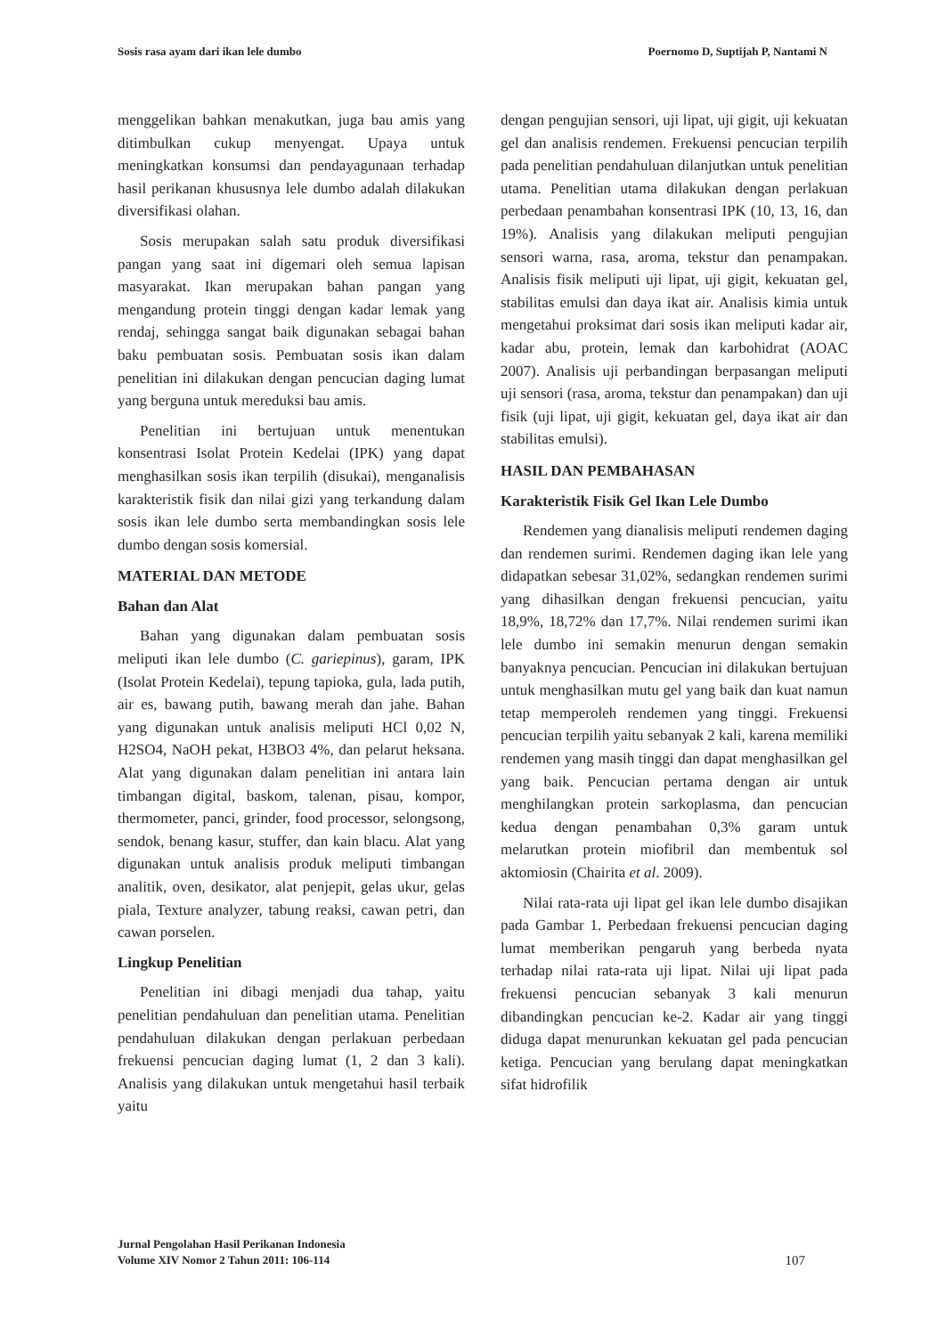Sosis rasa ayam dari ikan lele dumbo Poernomo D, Suptijah P, Nantami N
menggelikan bahkan menakutkan, juga bau amis yang ditimbulkan cukup menyengat. Upaya untuk meningkatkan konsumsi dan pendayagunaan terhadap hasil perikanan khususnya lele dumbo adalah dilakukan diversifikasi olahan.
Sosis merupakan salah satu produk diversifikasi pangan yang saat ini digemari oleh semua lapisan masyarakat. Ikan merupakan bahan pangan yang mengandung protein tinggi dengan kadar lemak yang rendaj, sehingga sangat baik digunakan sebagai bahan baku pembuatan sosis. Pembuatan sosis ikan dalam penelitian ini dilakukan dengan pencucian daging lumat yang berguna untuk mereduksi bau amis.
Penelitian ini bertujuan untuk menentukan konsentrasi Isolat Protein Kedelai (IPK) yang dapat menghasilkan sosis ikan terpilih (disukai), menganalisis karakteristik fisik dan nilai gizi yang terkandung dalam sosis ikan lele dumbo serta membandingkan sosis lele dumbo dengan sosis komersial.
MATERIAL DAN METODE
Bahan dan Alat
Bahan yang digunakan dalam pembuatan sosis meliputi ikan lele dumbo (C. gariepinus), garam, IPK (Isolat Protein Kedelai), tepung tapioka, gula, lada putih, air es, bawang putih, bawang merah dan jahe. Bahan yang digunakan untuk analisis meliputi HCl 0,02 N, H2SO4, NaOH pekat, H3BO3 4%, dan pelarut heksana. Alat yang digunakan dalam penelitian ini antara lain timbangan digital, baskom, talenan, pisau, kompor, thermometer, panci, grinder, food processor, selongsong, sendok, benang kasur, stuffer, dan kain blacu. Alat yang digunakan untuk analisis produk meliputi timbangan analitik, oven, desikator, alat penjepit, gelas ukur, gelas piala, Texture analyzer, tabung reaksi, cawan petri, dan cawan porselen.
Lingkup Penelitian
Penelitian ini dibagi menjadi dua tahap, yaitu penelitian pendahuluan dan penelitian utama. Penelitian pendahuluan dilakukan dengan perlakuan perbedaan frekuensi pencucian daging lumat (1, 2 dan 3 kali). Analisis yang dilakukan untuk mengetahui hasil terbaik yaitu
dengan pengujian sensori, uji lipat, uji gigit, uji kekuatan gel dan analisis rendemen. Frekuensi pencucian terpilih pada penelitian pendahuluan dilanjutkan untuk penelitian utama. Penelitian utama dilakukan dengan perlakuan perbedaan penambahan konsentrasi IPK (10, 13, 16, dan 19%). Analisis yang dilakukan meliputi pengujian sensori warna, rasa, aroma, tekstur dan penampakan. Analisis fisik meliputi uji lipat, uji gigit, kekuatan gel, stabilitas emulsi dan daya ikat air. Analisis kimia untuk mengetahui proksimat dari sosis ikan meliputi kadar air, kadar abu, protein, lemak dan karbohidrat (AOAC 2007). Analisis uji perbandingan berpasangan meliputi uji sensori (rasa, aroma, tekstur dan penampakan) dan uji fisik (uji lipat, uji gigit, kekuatan gel, daya ikat air dan stabilitas emulsi).
HASIL DAN PEMBAHASAN
Karakteristik Fisik Gel Ikan Lele Dumbo
Rendemen yang dianalisis meliputi rendemen daging dan rendemen surimi. Rendemen daging ikan lele yang didapatkan sebesar 31,02%, sedangkan rendemen surimi yang dihasilkan dengan frekuensi pencucian, yaitu 18,9%, 18,72% dan 17,7%. Nilai rendemen surimi ikan lele dumbo ini semakin menurun dengan semakin banyaknya pencucian. Pencucian ini dilakukan bertujuan untuk menghasilkan mutu gel yang baik dan kuat namun tetap memperoleh rendemen yang tinggi. Frekuensi pencucian terpilih yaitu sebanyak 2 kali, karena memiliki rendemen yang masih tinggi dan dapat menghasilkan gel yang baik. Pencucian pertama dengan air untuk menghilangkan protein sarkoplasma, dan pencucian kedua dengan penambahan 0,3% garam untuk melarutkan protein miofibril dan membentuk sol aktomiosin (Chairita et al. 2009).
Nilai rata-rata uji lipat gel ikan lele dumbo disajikan pada Gambar 1. Perbedaan frekuensi pencucian daging lumat memberikan pengaruh yang berbeda nyata terhadap nilai rata-rata uji lipat. Nilai uji lipat pada frekuensi pencucian sebanyak 3 kali menurun dibandingkan pencucian ke-2. Kadar air yang tinggi diduga dapat menurunkan kekuatan gel pada pencucian ketiga. Pencucian yang berulang dapat meningkatkan sifat hidrofilik
Jurnal Pengolahan Hasil Perikanan Indonesia
Volume XIV Nomor 2 Tahun 2011: 106-114 107